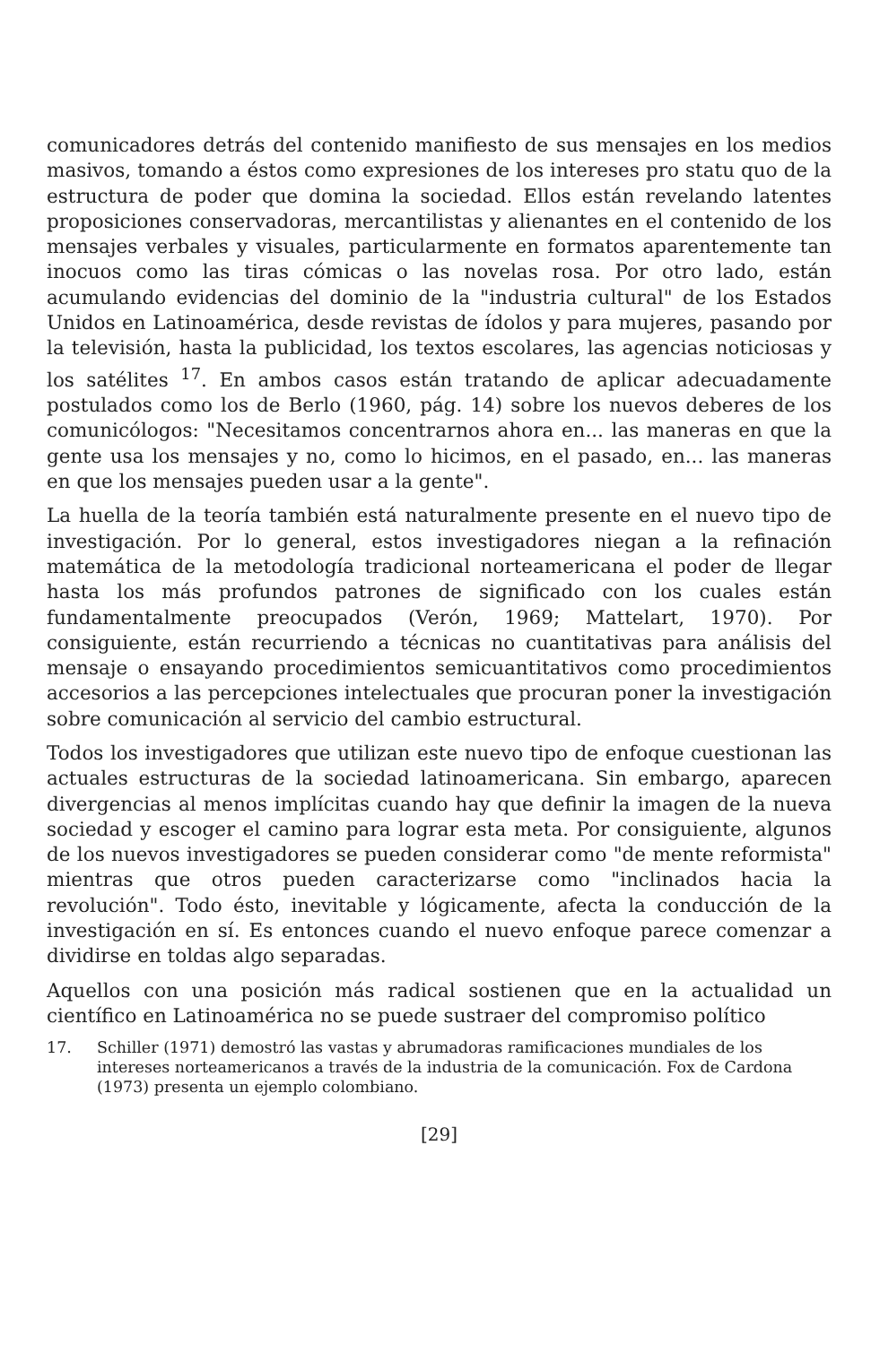comunicadores detrás del contenido manifiesto de sus mensajes en los medios masivos, tomando a éstos como expresiones de los intereses pro statu quo de la estructura de poder que domina la sociedad. Ellos están revelando latentes proposiciones conservadoras, mercantilistas y alienantes en el contenido de los mensajes verbales y visuales, particularmente en formatos aparentemente tan inocuos como las tiras cómicas o las novelas rosa. Por otro lado, están acumulando evidencias del dominio de la "industria cultural" de los Estados Unidos en Latinoamérica, desde revistas de ídolos y para mujeres, pasando por la televisión, hasta la publicidad, los textos escolares, las agencias noticiosas y los satélites <sup>17</sup>. En ambos casos están tratando de aplicar adecuadamente postulados como los de Berlo (1960, pág. 14) sobre los nuevos deberes de los comunicólogos: "Necesitamos concentrarnos ahora en... las maneras en que la gente usa los mensajes y no, como lo hicimos, en el pasado, en... las maneras en que los mensajes pueden usar a la gente".
La huella de la teoría también está naturalmente presente en el nuevo tipo de investigación. Por lo general, estos investigadores niegan a la refinación matemática de la metodología tradicional norteamericana el poder de llegar hasta los más profundos patrones de significado con los cuales están fundamentalmente preocupados (Verón, 1969; Mattelart, 1970). Por consiguiente, están recurriendo a técnicas no cuantitativas para análisis del mensaje o ensayando procedimientos semicuantitativos como procedimientos accesorios a las percepciones intelectuales que procuran poner la investigación sobre comunicación al servicio del cambio estructural.
Todos los investigadores que utilizan este nuevo tipo de enfoque cuestionan las actuales estructuras de la sociedad latinoamericana. Sin embargo, aparecen divergencias al menos implícitas cuando hay que definir la imagen de la nueva sociedad y escoger el camino para lograr esta meta. Por consiguiente, algunos de los nuevos investigadores se pueden considerar como "de mente reformista" mientras que otros pueden caracterizarse como "inclinados hacia la revolución". Todo ésto, inevitable y lógicamente, afecta la conducción de la investigación en sí. Es entonces cuando el nuevo enfoque parece comenzar a dividirse en toldas algo separadas.
Aquellos con una posición más radical sostienen que en la actualidad un científico en Latinoamérica no se puede sustraer del compromiso político
17. Schiller (1971) demostró las vastas y abrumadoras ramificaciones mundiales de los intereses norteamericanos a través de la industria de la comunicación. Fox de Cardona (1973) presenta un ejemplo colombiano.
[29]